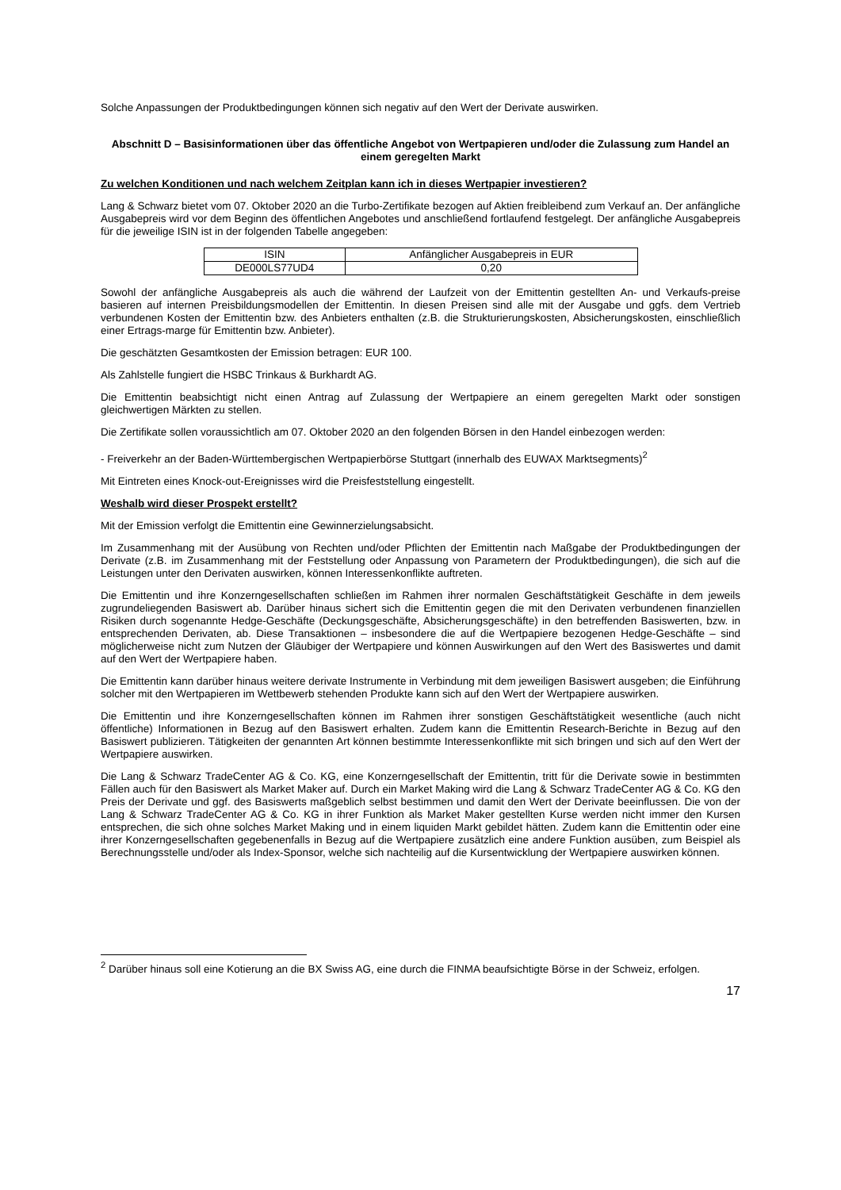Solche Anpassungen der Produktbedingungen können sich negativ auf den Wert der Derivate auswirken.
Abschnitt D – Basisinformationen über das öffentliche Angebot von Wertpapieren und/oder die Zulassung zum Handel an einem geregelten Markt
Zu welchen Konditionen und nach welchem Zeitplan kann ich in dieses Wertpapier investieren?
Lang & Schwarz bietet vom 07. Oktober 2020 an die Turbo-Zertifikate bezogen auf Aktien freibleibend zum Verkauf an. Der anfängliche Ausgabepreis wird vor dem Beginn des öffentlichen Angebotes und anschließend fortlaufend festgelegt. Der anfängliche Ausgabepreis für die jeweilige ISIN ist in der folgenden Tabelle angegeben:
| ISIN | Anfänglicher Ausgabepreis in EUR |
| --- | --- |
| DE000LS77UD4 | 0,20 |
Sowohl der anfängliche Ausgabepreis als auch die während der Laufzeit von der Emittentin gestellten An- und Verkaufs-preise basieren auf internen Preisbildungsmodellen der Emittentin. In diesen Preisen sind alle mit der Ausgabe und ggfs. dem Vertrieb verbundenen Kosten der Emittentin bzw. des Anbieters enthalten (z.B. die Strukturierungskosten, Absicherungskosten, einschließlich einer Ertrags-marge für Emittentin bzw. Anbieter).
Die geschätzten Gesamtkosten der Emission betragen: EUR 100.
Als Zahlstelle fungiert die HSBC Trinkaus & Burkhardt AG.
Die Emittentin beabsichtigt nicht einen Antrag auf Zulassung der Wertpapiere an einem geregelten Markt oder sonstigen gleichwertigen Märkten zu stellen.
Die Zertifikate sollen voraussichtlich am 07. Oktober 2020 an den folgenden Börsen in den Handel einbezogen werden:
- Freiverkehr an der Baden-Württembergischen Wertpapierbörse Stuttgart (innerhalb des EUWAX Marktsegments)<sup>2</sup>
Mit Eintreten eines Knock-out-Ereignisses wird die Preisfeststellung eingestellt.
Weshalb wird dieser Prospekt erstellt?
Mit der Emission verfolgt die Emittentin eine Gewinnerzielungsabsicht.
Im Zusammenhang mit der Ausübung von Rechten und/oder Pflichten der Emittentin nach Maßgabe der Produktbedingungen der Derivate (z.B. im Zusammenhang mit der Feststellung oder Anpassung von Parametern der Produktbedingungen), die sich auf die Leistungen unter den Derivaten auswirken, können Interessenkonflikte auftreten.
Die Emittentin und ihre Konzerngesellschaften schließen im Rahmen ihrer normalen Geschäftstätigkeit Geschäfte in dem jeweils zugrundeliegenden Basiswert ab. Darüber hinaus sichert sich die Emittentin gegen die mit den Derivaten verbundenen finanziellen Risiken durch sogenannte Hedge-Geschäfte (Deckungsgeschäfte, Absicherungsgeschäfte) in den betreffenden Basiswerten, bzw. in entsprechenden Derivaten, ab. Diese Transaktionen – insbesondere die auf die Wertpapiere bezogenen Hedge-Geschäfte – sind möglicherweise nicht zum Nutzen der Gläubiger der Wertpapiere und können Auswirkungen auf den Wert des Basiswertes und damit auf den Wert der Wertpapiere haben.
Die Emittentin kann darüber hinaus weitere derivate Instrumente in Verbindung mit dem jeweiligen Basiswert ausgeben; die Einführung solcher mit den Wertpapieren im Wettbewerb stehenden Produkte kann sich auf den Wert der Wertpapiere auswirken.
Die Emittentin und ihre Konzerngesellschaften können im Rahmen ihrer sonstigen Geschäftstätigkeit wesentliche (auch nicht öffentliche) Informationen in Bezug auf den Basiswert erhalten. Zudem kann die Emittentin Research-Berichte in Bezug auf den Basiswert publizieren. Tätigkeiten der genannten Art können bestimmte Interessenkonflikte mit sich bringen und sich auf den Wert der Wertpapiere auswirken.
Die Lang & Schwarz TradeCenter AG & Co. KG, eine Konzerngesellschaft der Emittentin, tritt für die Derivate sowie in bestimmten Fällen auch für den Basiswert als Market Maker auf. Durch ein Market Making wird die Lang & Schwarz TradeCenter AG & Co. KG den Preis der Derivate und ggf. des Basiswerts maßgeblich selbst bestimmen und damit den Wert der Derivate beeinflussen. Die von der Lang & Schwarz TradeCenter AG & Co. KG in ihrer Funktion als Market Maker gestellten Kurse werden nicht immer den Kursen entsprechen, die sich ohne solches Market Making und in einem liquiden Markt gebildet hätten. Zudem kann die Emittentin oder eine ihrer Konzerngesellschaften gegebenenfalls in Bezug auf die Wertpapiere zusätzlich eine andere Funktion ausüben, zum Beispiel als Berechnungsstelle und/oder als Index-Sponsor, welche sich nachteilig auf die Kursentwicklung der Wertpapiere auswirken können.
<sup>2</sup> Darüber hinaus soll eine Kotierung an die BX Swiss AG, eine durch die FINMA beaufsichtigte Börse in der Schweiz, erfolgen.
17